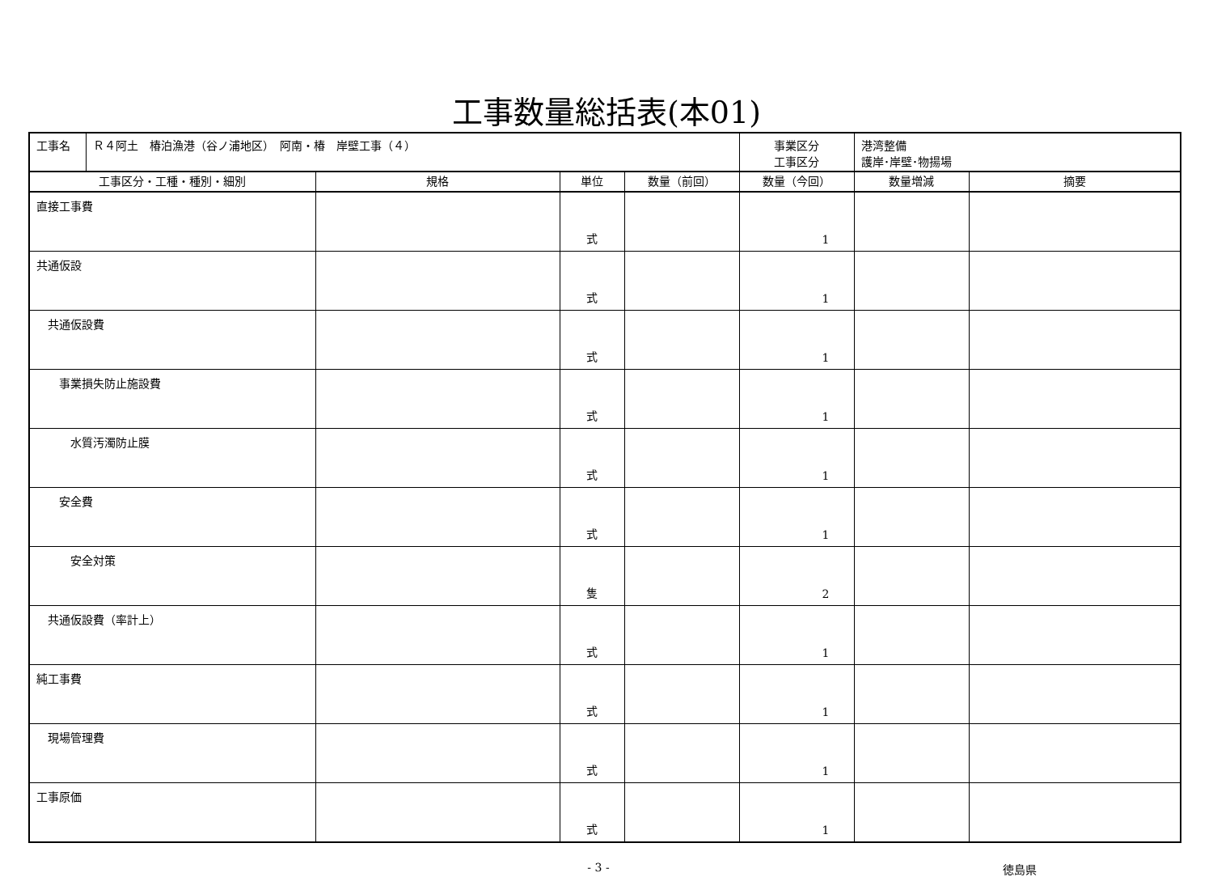工事数量総括表(本01)
| 工事名 | Ｒ４阿土 椿泊漁港（谷ノ浦地区） 阿南・椿 岸壁工事（４） | | | | 事業区分 工事区分 | 港湾整備 護岸･岸壁･物揚場 | |
| 工事区分・工種・種別・細別 | | 規格 | 単位 | 数量（前回） | 数量（今回） | 数量増減 | 摘要 |
| 直接工事費 | | | 式 | | 1 | | |
| 共通仮設 | | | 式 | | 1 | | |
| 共通仮設費 | | | 式 | | 1 | | |
| 事業損失防止施設費 | | | 式 | | 1 | | |
| 水質汚濁防止膜 | | | 式 | | 1 | | |
| 安全費 | | | 式 | | 1 | | |
| 安全対策 | | | 隻 | | 2 | | |
| 共通仮設費（率計上） | | | 式 | | 1 | | |
| 純工事費 | | | 式 | | 1 | | |
| 現場管理費 | | | 式 | | 1 | | |
| 工事原価 | | | 式 | | 1 | | |
- 3 - 徳島県